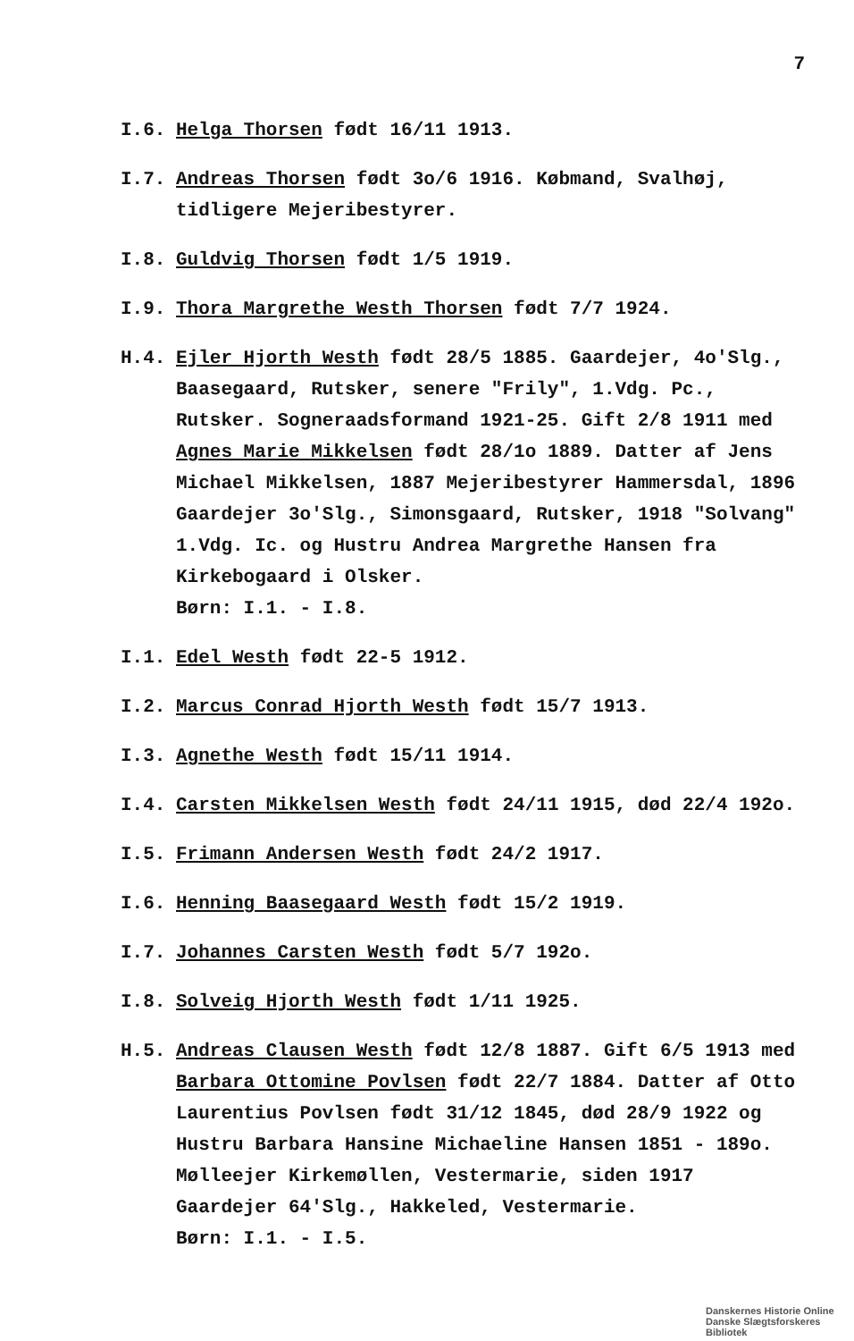7
I.6. Helga Thorsen født 16/11 1913.
I.7. Andreas Thorsen født 3o/6 1916. Købmand, Svalhøj, tidligere Mejeribestyrer.
I.8. Guldvig Thorsen født 1/5 1919.
I.9. Thora Margrethe Westh Thorsen født 7/7 1924.
H.4. Ejler Hjorth Westh født 28/5 1885. Gaardejer, 4o'Slg., Baasegaard, Rutsker, senere "Frily", 1.Vdg. Pc., Rutsker. Sogneraadsformand 1921-25. Gift 2/8 1911 med Agnes Marie Mikkelsen født 28/1o 1889. Datter af Jens Michael Mikkelsen, 1887 Mejeribestyrer Hammersdal, 1896 Gaardejer 3o'Slg., Simonsgaard, Rutsker, 1918 "Solvang" 1.Vdg. Ic. og Hustru Andrea Margrethe Hansen fra Kirkebogaard i Olsker.
Børn: I.1. - I.8.
I.1. Edel Westh født 22-5 1912.
I.2. Marcus Conrad Hjorth Westh født 15/7 1913.
I.3. Agnethe Westh født 15/11 1914.
I.4. Carsten Mikkelsen Westh født 24/11 1915, død 22/4 192o.
I.5. Frimann Andersen Westh født 24/2 1917.
I.6. Henning Baasegaard Westh født 15/2 1919.
I.7. Johannes Carsten Westh født 5/7 192o.
I.8. Solveig Hjorth Westh født 1/11 1925.
H.5. Andreas Clausen Westh født 12/8 1887. Gift 6/5 1913 med Barbara Ottomine Povlsen født 22/7 1884. Datter af Otto Laurentius Povlsen født 31/12 1845, død 28/9 1922 og Hustru Barbara Hansine Michaeline Hansen 1851 - 189o. Mølleejer Kirkemøllen, Vestermarie, siden 1917 Gaardejer 64'Slg., Hakkeled, Vestermarie.
Børn: I.1. - I.5.
Danskernes Historie Online
Danske Slægtsforskeres Bibliotek